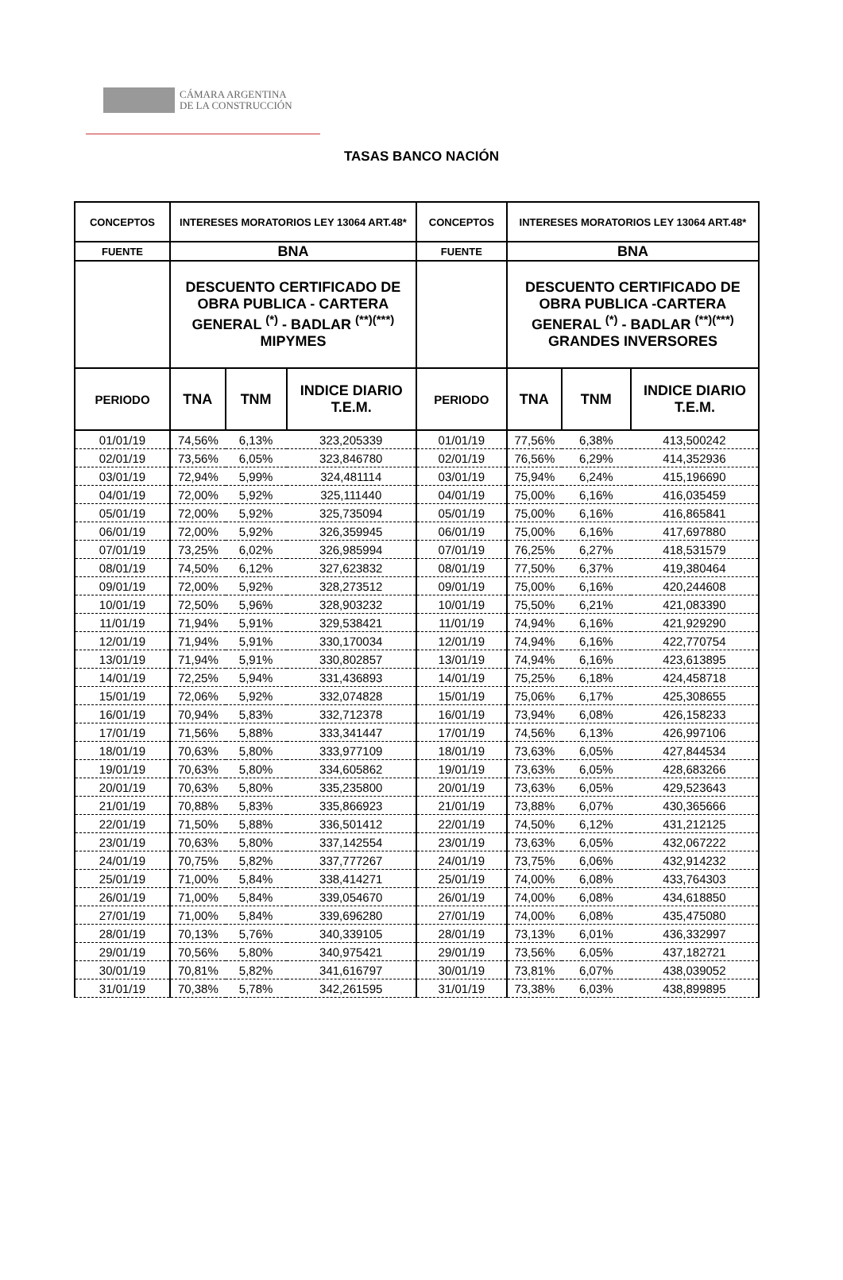CÁMARA ARGENTINA
DE LA CONSTRUCCIÓN
TASAS BANCO NACIÓN
| CONCEPTOS | INTERESES MORATORIOS LEY 13064 ART.48* | | | CONCEPTOS | INTERESES MORATORIOS LEY 13064 ART.48* | | |
| --- | --- | --- | --- | --- | --- | --- | --- |
| FUENTE | BNA | | | FUENTE | BNA | | |
| | DESCUENTO CERTIFICADO DE OBRA PUBLICA - CARTERA GENERAL <sup>(*)</sup> - BADLAR <sup>(**)(***)</sup> MIPYMES | | | | DESCUENTO CERTIFICADO DE OBRA PUBLICA -CARTERA GENERAL <sup>(*)</sup> - BADLAR <sup>(**)(***)</sup> GRANDES INVERSORES | | |
| PERIODO | TNA | TNM | INDICE DIARIO T.E.M. | PERIODO | TNA | TNM | INDICE DIARIO T.E.M. |
| 01/01/19 | 74,56% | 6,13% | 323,205339 | 01/01/19 | 77,56% | 6,38% | 413,500242 |
| 02/01/19 | 73,56% | 6,05% | 323,846780 | 02/01/19 | 76,56% | 6,29% | 414,352936 |
| 03/01/19 | 72,94% | 5,99% | 324,481114 | 03/01/19 | 75,94% | 6,24% | 415,196690 |
| 04/01/19 | 72,00% | 5,92% | 325,111440 | 04/01/19 | 75,00% | 6,16% | 416,035459 |
| 05/01/19 | 72,00% | 5,92% | 325,735094 | 05/01/19 | 75,00% | 6,16% | 416,865841 |
| 06/01/19 | 72,00% | 5,92% | 326,359945 | 06/01/19 | 75,00% | 6,16% | 417,697880 |
| 07/01/19 | 73,25% | 6,02% | 326,985994 | 07/01/19 | 76,25% | 6,27% | 418,531579 |
| 08/01/19 | 74,50% | 6,12% | 327,623832 | 08/01/19 | 77,50% | 6,37% | 419,380464 |
| 09/01/19 | 72,00% | 5,92% | 328,273512 | 09/01/19 | 75,00% | 6,16% | 420,244608 |
| 10/01/19 | 72,50% | 5,96% | 328,903232 | 10/01/19 | 75,50% | 6,21% | 421,083390 |
| 11/01/19 | 71,94% | 5,91% | 329,538421 | 11/01/19 | 74,94% | 6,16% | 421,929290 |
| 12/01/19 | 71,94% | 5,91% | 330,170034 | 12/01/19 | 74,94% | 6,16% | 422,770754 |
| 13/01/19 | 71,94% | 5,91% | 330,802857 | 13/01/19 | 74,94% | 6,16% | 423,613895 |
| 14/01/19 | 72,25% | 5,94% | 331,436893 | 14/01/19 | 75,25% | 6,18% | 424,458718 |
| 15/01/19 | 72,06% | 5,92% | 332,074828 | 15/01/19 | 75,06% | 6,17% | 425,308655 |
| 16/01/19 | 70,94% | 5,83% | 332,712378 | 16/01/19 | 73,94% | 6,08% | 426,158233 |
| 17/01/19 | 71,56% | 5,88% | 333,341447 | 17/01/19 | 74,56% | 6,13% | 426,997106 |
| 18/01/19 | 70,63% | 5,80% | 333,977109 | 18/01/19 | 73,63% | 6,05% | 427,844534 |
| 19/01/19 | 70,63% | 5,80% | 334,605862 | 19/01/19 | 73,63% | 6,05% | 428,683266 |
| 20/01/19 | 70,63% | 5,80% | 335,235800 | 20/01/19 | 73,63% | 6,05% | 429,523643 |
| 21/01/19 | 70,88% | 5,83% | 335,866923 | 21/01/19 | 73,88% | 6,07% | 430,365666 |
| 22/01/19 | 71,50% | 5,88% | 336,501412 | 22/01/19 | 74,50% | 6,12% | 431,212125 |
| 23/01/19 | 70,63% | 5,80% | 337,142554 | 23/01/19 | 73,63% | 6,05% | 432,067222 |
| 24/01/19 | 70,75% | 5,82% | 337,777267 | 24/01/19 | 73,75% | 6,06% | 432,914232 |
| 25/01/19 | 71,00% | 5,84% | 338,414271 | 25/01/19 | 74,00% | 6,08% | 433,764303 |
| 26/01/19 | 71,00% | 5,84% | 339,054670 | 26/01/19 | 74,00% | 6,08% | 434,618850 |
| 27/01/19 | 71,00% | 5,84% | 339,696280 | 27/01/19 | 74,00% | 6,08% | 435,475080 |
| 28/01/19 | 70,13% | 5,76% | 340,339105 | 28/01/19 | 73,13% | 6,01% | 436,332997 |
| 29/01/19 | 70,56% | 5,80% | 340,975421 | 29/01/19 | 73,56% | 6,05% | 437,182721 |
| 30/01/19 | 70,81% | 5,82% | 341,616797 | 30/01/19 | 73,81% | 6,07% | 438,039052 |
| 31/01/19 | 70,38% | 5,78% | 342,261595 | 31/01/19 | 73,38% | 6,03% | 438,899895 |